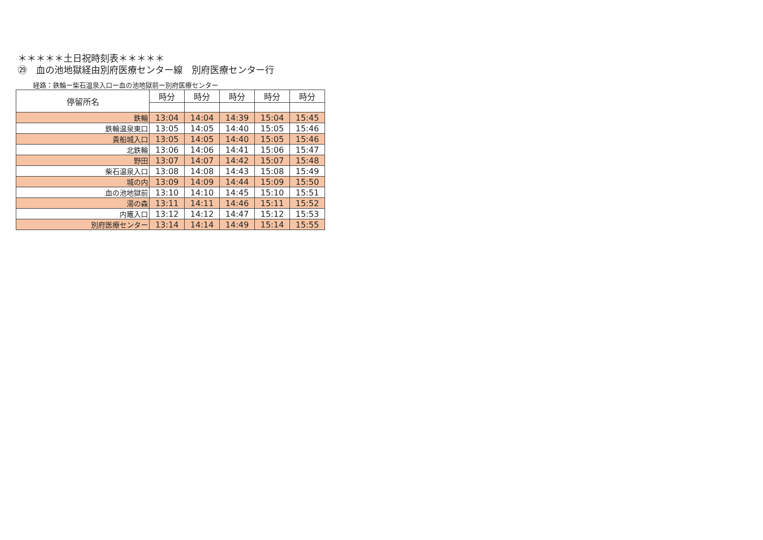＊＊＊＊＊土日祝時刻表＊＊＊＊＊
㉙　血の池地獄経由別府医療センター線　別府医療センター行
経路：鉄輪ー柴石温泉入口ー血の池地獄前ー別府医療センター
| 停留所名 | 時分 | 時分 | 時分 | 時分 | 時分 |
| --- | --- | --- | --- | --- | --- |
| 鉄輪 | 13:04 | 14:04 | 14:39 | 15:04 | 15:45 |
| 鉄輪温泉東口 | 13:05 | 14:05 | 14:40 | 15:05 | 15:46 |
| 貴船城入口 | 13:05 | 14:05 | 14:40 | 15:05 | 15:46 |
| 北鉄輪 | 13:06 | 14:06 | 14:41 | 15:06 | 15:47 |
| 野田 | 13:07 | 14:07 | 14:42 | 15:07 | 15:48 |
| 柴石温泉入口 | 13:08 | 14:08 | 14:43 | 15:08 | 15:49 |
| 城の内 | 13:09 | 14:09 | 14:44 | 15:09 | 15:50 |
| 血の池地獄前 | 13:10 | 14:10 | 14:45 | 15:10 | 15:51 |
| 湯の森 | 13:11 | 14:11 | 14:46 | 15:11 | 15:52 |
| 内竈入口 | 13:12 | 14:12 | 14:47 | 15:12 | 15:53 |
| 別府医療センター | 13:14 | 14:14 | 14:49 | 15:14 | 15:55 |